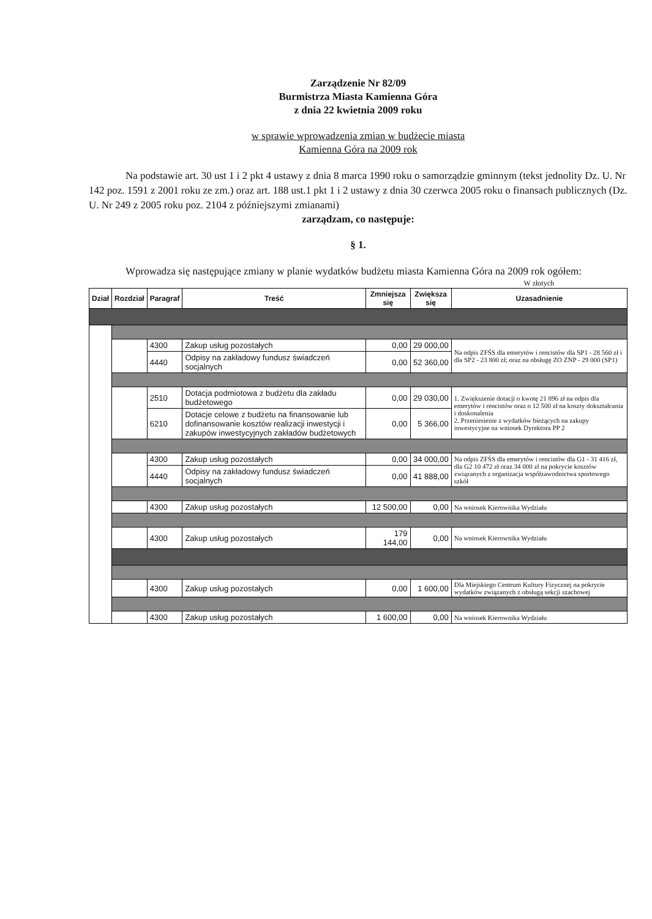Zarządzenie Nr 82/09
Burmistrza Miasta Kamienna Góra
z dnia 22 kwietnia 2009 roku
w sprawie wprowadzenia zmian w budżecie miasta
Kamienna Góra na 2009 rok
Na podstawie art. 30 ust 1 i 2 pkt 4 ustawy z dnia 8 marca 1990 roku o samorządzie gminnym (tekst jednolity Dz. U. Nr 142 poz. 1591 z 2001 roku ze zm.) oraz art. 188 ust.1 pkt 1 i 2 ustawy z dnia 30 czerwca 2005 roku o finansach publicznych (Dz. U. Nr 249 z 2005 roku poz. 2104 z późniejszymi zmianami)
zarządzam, co następuje:
§ 1.
Wprowadza się następujące zmiany w planie wydatków budżetu miasta Kamienna Góra na 2009 rok ogółem:
W złotych
| Dział | Rozdział | Paragraf | Treść | Zmniejsza się | Zwiększa się | Uzasadnienie |
| --- | --- | --- | --- | --- | --- | --- |
| | | 4300 | Zakup usług pozostałych | 0,00 | 29 000,00 | Na odpis ZFŚS dla emerytów i rencistów dla SP1 - 28 560 zł i dla SP2 - 23 800 zł; oraz na obsługę ZO ZNP - 29 000 (SP1) |
| | | 4440 | Odpisy na zakładowy fundusz świadczeń socjalnych | 0,00 | 52 360,00 | |
| | | 2510 | Dotacja podmiotowa z budżetu dla zakładu budżetowego | 0,00 | 29 030,00 | 1. Zwiększenie dotacji o kwotę 21 896 zł na odpis dla emerytów i rencistów oraz o 12 500 zł na koszty dokształcania i doskonalenia 2. Przeniesienie z wydatków bieżących na zakupy inwestycyjne na wniosek Dyrektora PP 2 |
| | | 6210 | Dotacje celowe z budżetu na finansowanie lub dofinansowanie kosztów realizacji inwestycji i zakupów inwestycyjnych zakładów budżetowych | 0,00 | 5 366,00 | |
| | | 4300 | Zakup usług pozostałych | 0,00 | 34 000,00 | Na odpis ZFŚS dla emerytów i rencistów dla G1 - 31 416 zł, dla G2 10 472 zł oraz 34 000 zł na pokrycie kosztów związanych z organizacja współzawodnictwa sportowego szkół |
| | | 4440 | Odpisy na zakładowy fundusz świadczeń socjalnych | 0,00 | 41 888,00 | |
| | | 4300 | Zakup usług pozostałych | 12 500,00 | 0,00 | Na wniosek Kierownika Wydziału |
| | | 4300 | Zakup usług pozostałych | 179 144,00 | 0,00 | Na wniosek Kierownika Wydziału |
| | | 4300 | Zakup usług pozostałych | 0,00 | 1 600,00 | Dla Miejskiego Centrum Kultury Fizycznej na pokrycie wydatków związanych z obsługą sekcji szachowej |
| | | 4300 | Zakup usług pozostałych | 1 600,00 | 0,00 | Na wniosek Kierownika Wydziału |